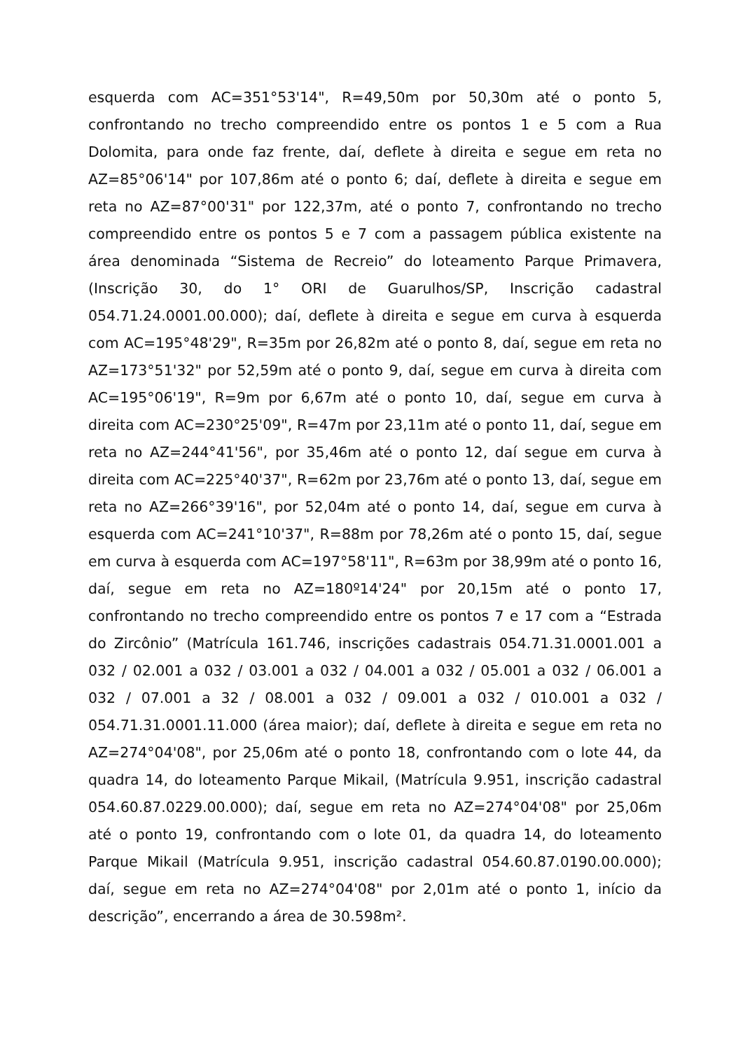esquerda com AC=351°53'14", R=49,50m por 50,30m até o ponto 5, confrontando no trecho compreendido entre os pontos 1 e 5 com a Rua Dolomita, para onde faz frente, daí, deflete à direita e segue em reta no AZ=85°06'14" por 107,86m até o ponto 6; daí, deflete à direita e segue em reta no AZ=87°00'31" por 122,37m, até o ponto 7, confrontando no trecho compreendido entre os pontos 5 e 7 com a passagem pública existente na área denominada “Sistema de Recreio” do loteamento Parque Primavera, (Inscrição 30, do 1° ORI de Guarulhos/SP, Inscrição cadastral 054.71.24.0001.00.000); daí, deflete à direita e segue em curva à esquerda com AC=195°48'29", R=35m por 26,82m até o ponto 8, daí, segue em reta no AZ=173°51'32" por 52,59m até o ponto 9, daí, segue em curva à direita com AC=195°06'19", R=9m por 6,67m até o ponto 10, daí, segue em curva à direita com AC=230°25'09", R=47m por 23,11m até o ponto 11, daí, segue em reta no AZ=244°41'56", por 35,46m até o ponto 12, daí segue em curva à direita com AC=225°40'37", R=62m por 23,76m até o ponto 13, daí, segue em reta no AZ=266°39'16", por 52,04m até o ponto 14, daí, segue em curva à esquerda com AC=241°10'37", R=88m por 78,26m até o ponto 15, daí, segue em curva à esquerda com AC=197°58'11", R=63m por 38,99m até o ponto 16, daí, segue em reta no AZ=180º14'24" por 20,15m até o ponto 17, confrontando no trecho compreendido entre os pontos 7 e 17 com a “Estrada do Zircônio” (Matrícula 161.746, inscrições cadastrais 054.71.31.0001.001 a 032 / 02.001 a 032 / 03.001 a 032 / 04.001 a 032 / 05.001 a 032 / 06.001 a 032 / 07.001 a 32 / 08.001 a 032 / 09.001 a 032 / 010.001 a 032 / 054.71.31.0001.11.000 (área maior); daí, deflete à direita e segue em reta no AZ=274°04'08", por 25,06m até o ponto 18, confrontando com o lote 44, da quadra 14, do loteamento Parque Mikail, (Matrícula 9.951, inscrição cadastral 054.60.87.0229.00.000); daí, segue em reta no AZ=274°04'08" por 25,06m até o ponto 19, confrontando com o lote 01, da quadra 14, do loteamento Parque Mikail (Matrícula 9.951, inscrição cadastral 054.60.87.0190.00.000); daí, segue em reta no AZ=274°04'08" por 2,01m até o ponto 1, início da descrição”, encerrando a área de 30.598m².